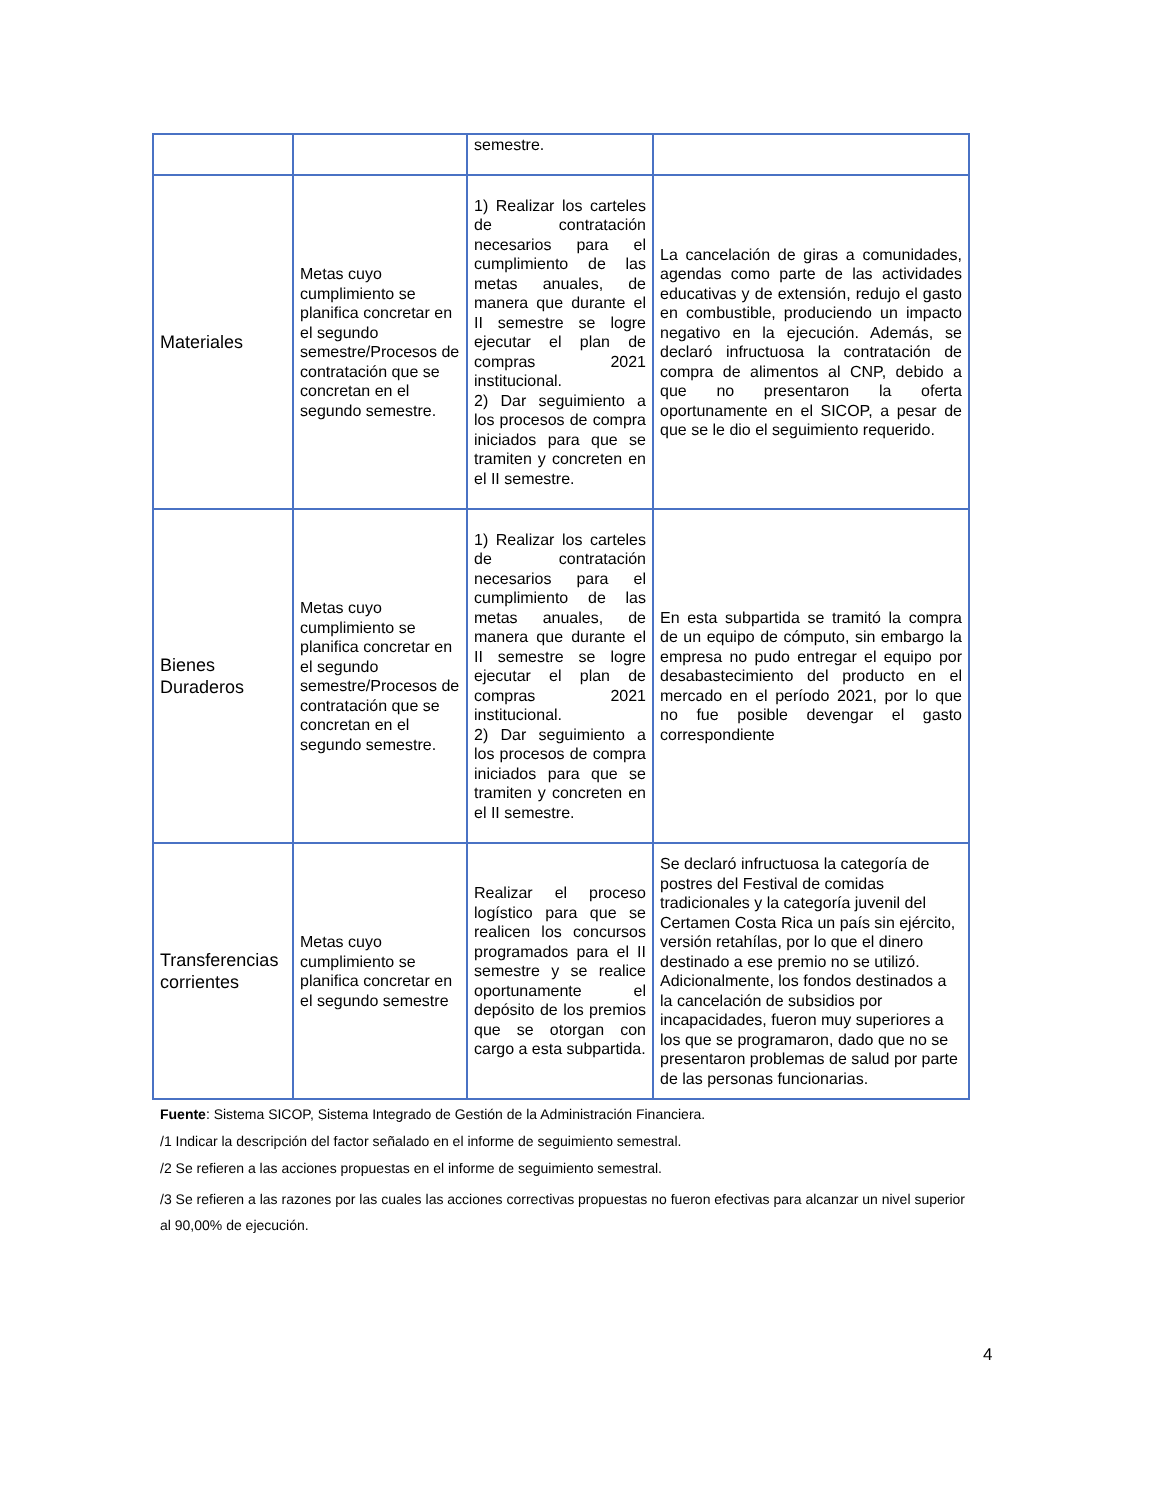| | | semestre. | |
| Materiales | Metas cuyo cumplimiento se planifica concretar en el segundo semestre/Procesos de contratación que se concretan en el segundo semestre. | 1) Realizar los carteles de contratación necesarios para el cumplimiento de las metas anuales, de manera que durante el II semestre se logre ejecutar el plan de compras 2021 institucional. 2) Dar seguimiento a los procesos de compra iniciados para que se tramiten y concreten en el II semestre. | La cancelación de giras a comunidades, agendas como parte de las actividades educativas y de extensión, redujo el gasto en combustible, produciendo un impacto negativo en la ejecución. Además, se declaró infructuosa la contratación de compra de alimentos al CNP, debido a que no presentaron la oferta oportunamente en el SICOP, a pesar de que se le dio el seguimiento requerido. |
| Bienes Duraderos | Metas cuyo cumplimiento se planifica concretar en el segundo semestre/Procesos de contratación que se concretan en el segundo semestre. | 1) Realizar los carteles de contratación necesarios para el cumplimiento de las metas anuales, de manera que durante el II semestre se logre ejecutar el plan de compras 2021 institucional. 2) Dar seguimiento a los procesos de compra iniciados para que se tramiten y concreten en el II semestre. | En esta subpartida se tramitó la compra de un equipo de cómputo, sin embargo la empresa no pudo entregar el equipo por desabastecimiento del producto en el mercado en el período 2021, por lo que no fue posible devengar el gasto correspondiente |
| Transferencias corrientes | Metas cuyo cumplimiento se planifica concretar en el segundo semestre | Realizar el proceso logístico para que se realicen los concursos programados para el II semestre y se realice oportunamente el depósito de los premios que se otorgan con cargo a esta subpartida. | Se declaró infructuosa la categoría de postres del Festival de comidas tradicionales y la categoría juvenil del Certamen Costa Rica un país sin ejército, versión retahílas, por lo que el dinero destinado a ese premio no se utilizó. Adicionalmente, los fondos destinados a la cancelación de subsidios por incapacidades, fueron muy superiores a los que se programaron, dado que no se presentaron problemas de salud por parte de las personas funcionarias. |
Fuente: Sistema SICOP, Sistema Integrado de Gestión de la Administración Financiera.
/1 Indicar la descripción del factor señalado en el informe de seguimiento semestral.
/2 Se refieren a las acciones propuestas en el informe de seguimiento semestral.
/3 Se refieren a las razones por las cuales las acciones correctivas propuestas no fueron efectivas para alcanzar un nivel superior al 90,00% de ejecución.
4